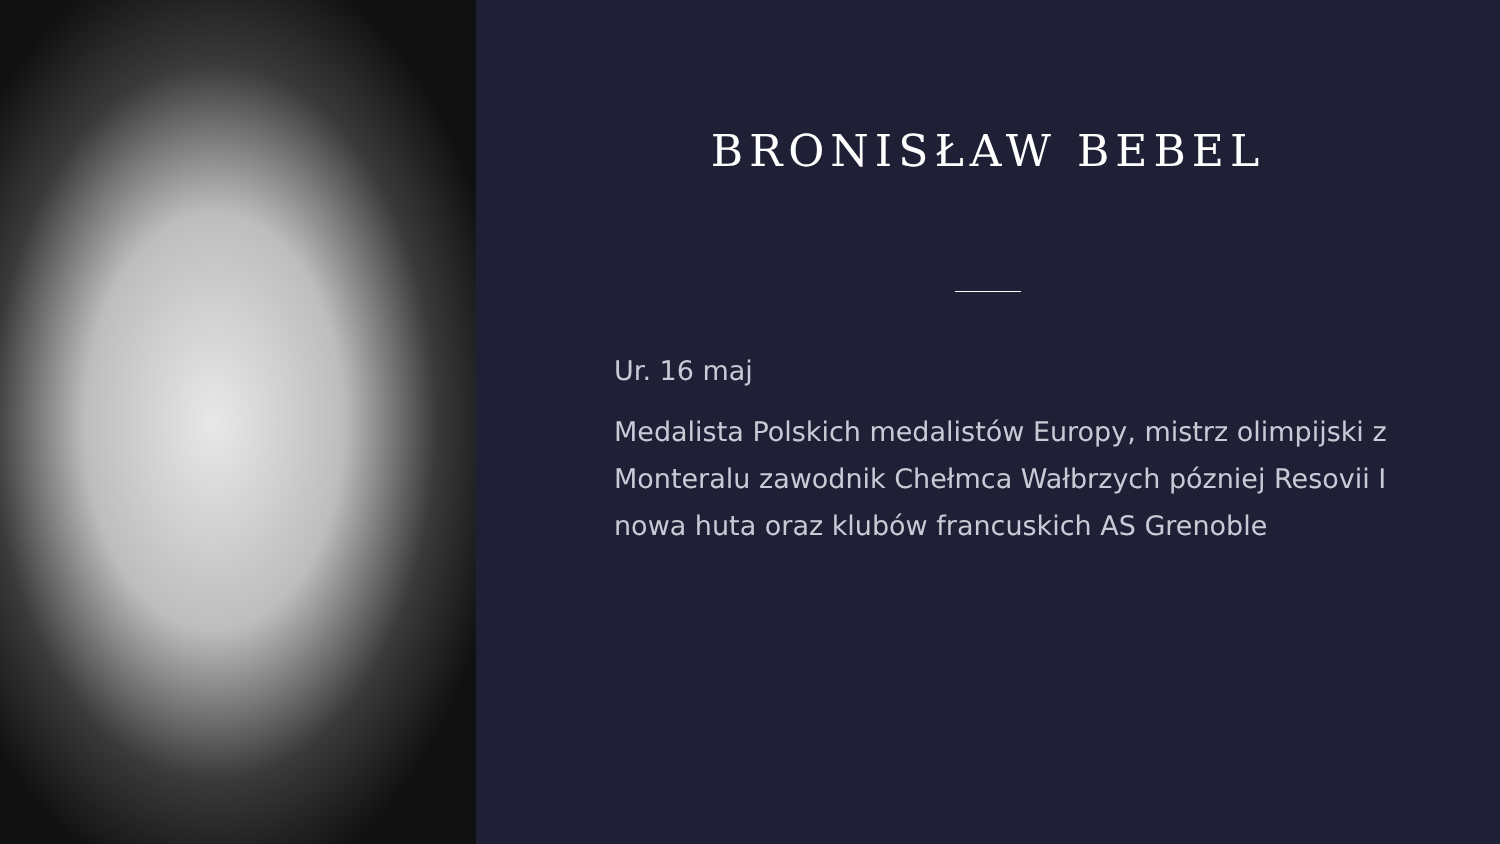BRONISŁAW BEBEL
Ur. 16 maj
Medalista Polskich medalistów Europy, mistrz olimpijski z Monteralu zawodnik Chełmca Wałbrzych pózniej Resovii I nowa huta oraz klubów francuskich AS Grenoble